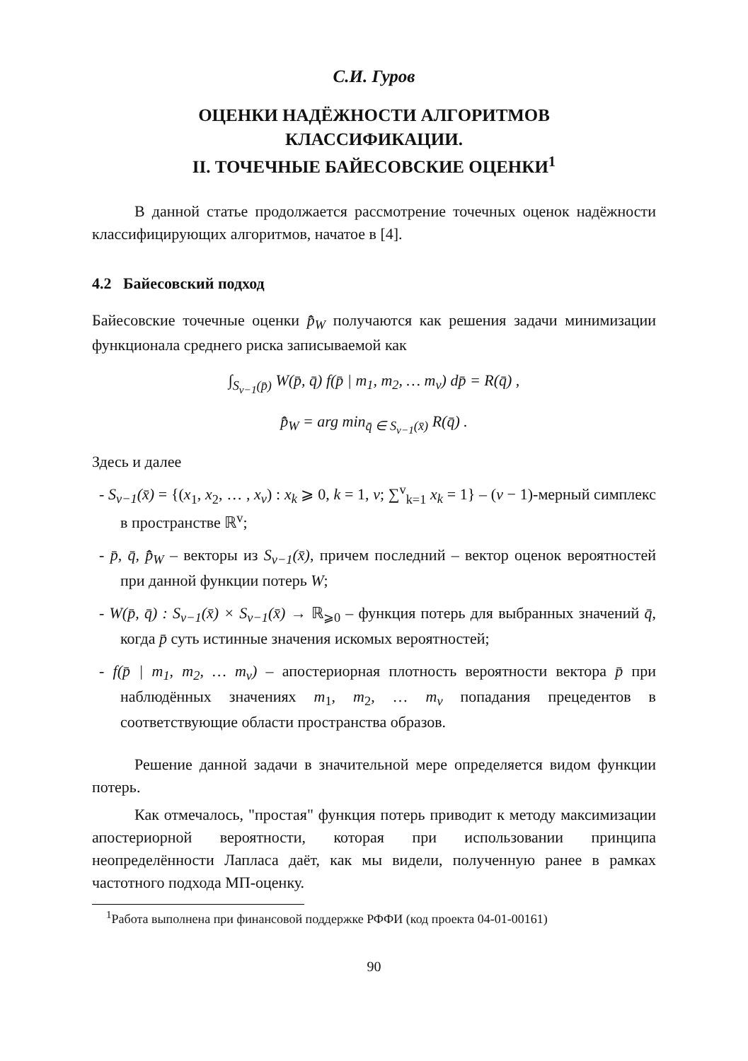С.И. Гуров
ОЦЕНКИ НАДЁЖНОСТИ АЛГОРИТМОВ
КЛАССИФИКАЦИИ.
II. ТОЧЕЧНЫЕ БАЙЕСОВСКИЕ ОЦЕНКИ<sup>1</sup>
В данной статье продолжается рассмотрение точечных оценок надёжности классифицирующих алгоритмов, начатое в [4].
4.2 Байесовский подход
Байесовские точечные оценки p̂̄<sub>W</sub> получаются как решения задачи минимизации функционала среднего риска записываемой как
∫<sub>S<sub>v−1</sub>(p̄)</sub> W(p̄, q̄) f(p̄ | m<sub>1</sub>, m<sub>2</sub>, … m<sub>v</sub>) dp̄ = R(q̄) ,
p̂̄<sub>W</sub> = arg min<sub>q̄ ∈ S<sub>v−1</sub>(x̄)</sub> R(q̄) .
Здесь и далее
- S<sub>v−1</sub>(x̄) = {(x<sub>1</sub>, x<sub>2</sub>, … , x<sub>v</sub>) : x<sub>k</sub> ⩾ 0, k = 1, v; ∑<sup>v</sup><sub>k=1</sub> x<sub>k</sub> = 1} – (v − 1)-мерный симплекс в пространстве ℝ<sup>v</sup>;
- p̄, q̄, p̂̄<sub>W</sub> – векторы из S<sub>v−1</sub>(x̄), причем последний – вектор оценок вероятностей при данной функции потерь W;
- W(p̄, q̄) : S<sub>v−1</sub>(x̄) × S<sub>v−1</sub>(x̄) → ℝ<sub>⩾0</sub> – функция потерь для выбранных значений q̄, когда p̄ суть истинные значения искомых вероятностей;
- f(p̄ | m<sub>1</sub>, m<sub>2</sub>, … m<sub>v</sub>) – апостериорная плотность вероятности вектора p̄ при наблюдённых значениях m<sub>1</sub>, m<sub>2</sub>, … m<sub>v</sub> попадания прецедентов в соответствующие области пространства образов.
Решение данной задачи в значительной мере определяется видом функции потерь.
Как отмечалось, "простая" функция потерь приводит к методу максимизации апостериорной вероятности, которая при использовании принципа неопределённости Лапласа даёт, как мы видели, полученную ранее в рамках частотного подхода МП-оценку.
<sup>1</sup> Работа выполнена при финансовой поддержке РФФИ (код проекта 04-01-00161)
90